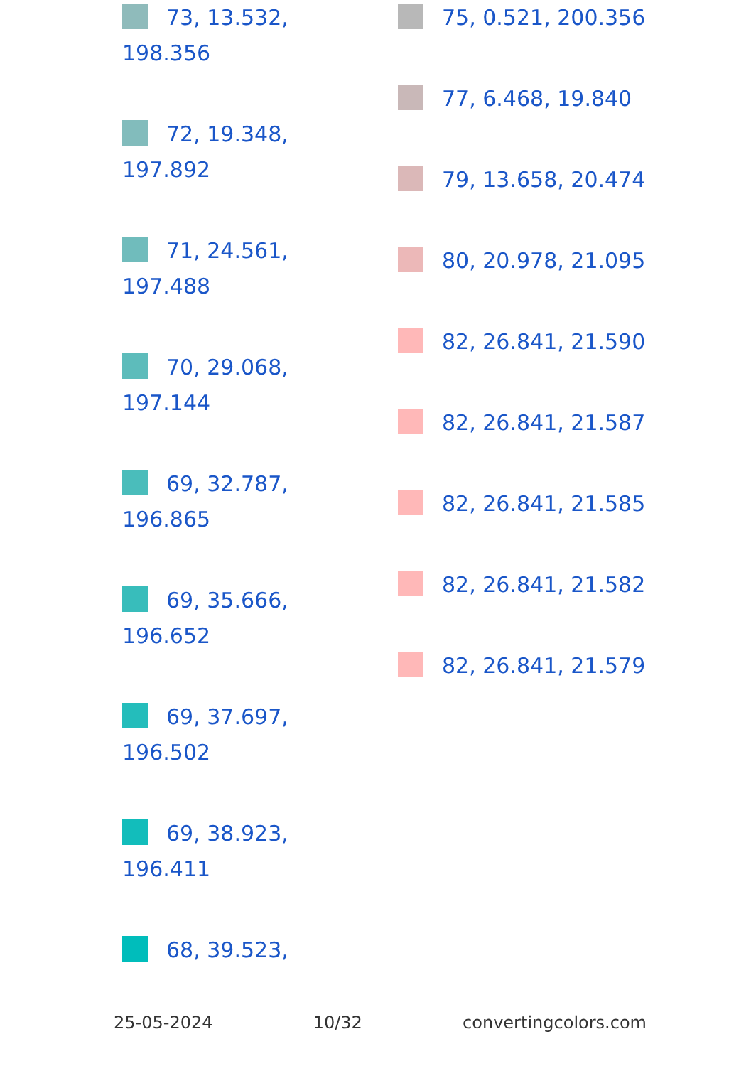73, 13.532, 198.356
72, 19.348, 197.892
71, 24.561, 197.488
70, 29.068, 197.144
69, 32.787, 196.865
69, 35.666, 196.652
69, 37.697, 196.502
69, 38.923, 196.411
68, 39.523,
75, 0.521, 200.356
77, 6.468, 19.840
79, 13.658, 20.474
80, 20.978, 21.095
82, 26.841, 21.590
82, 26.841, 21.587
82, 26.841, 21.585
82, 26.841, 21.582
82, 26.841, 21.579
25-05-2024 10/32 convertingcolors.com